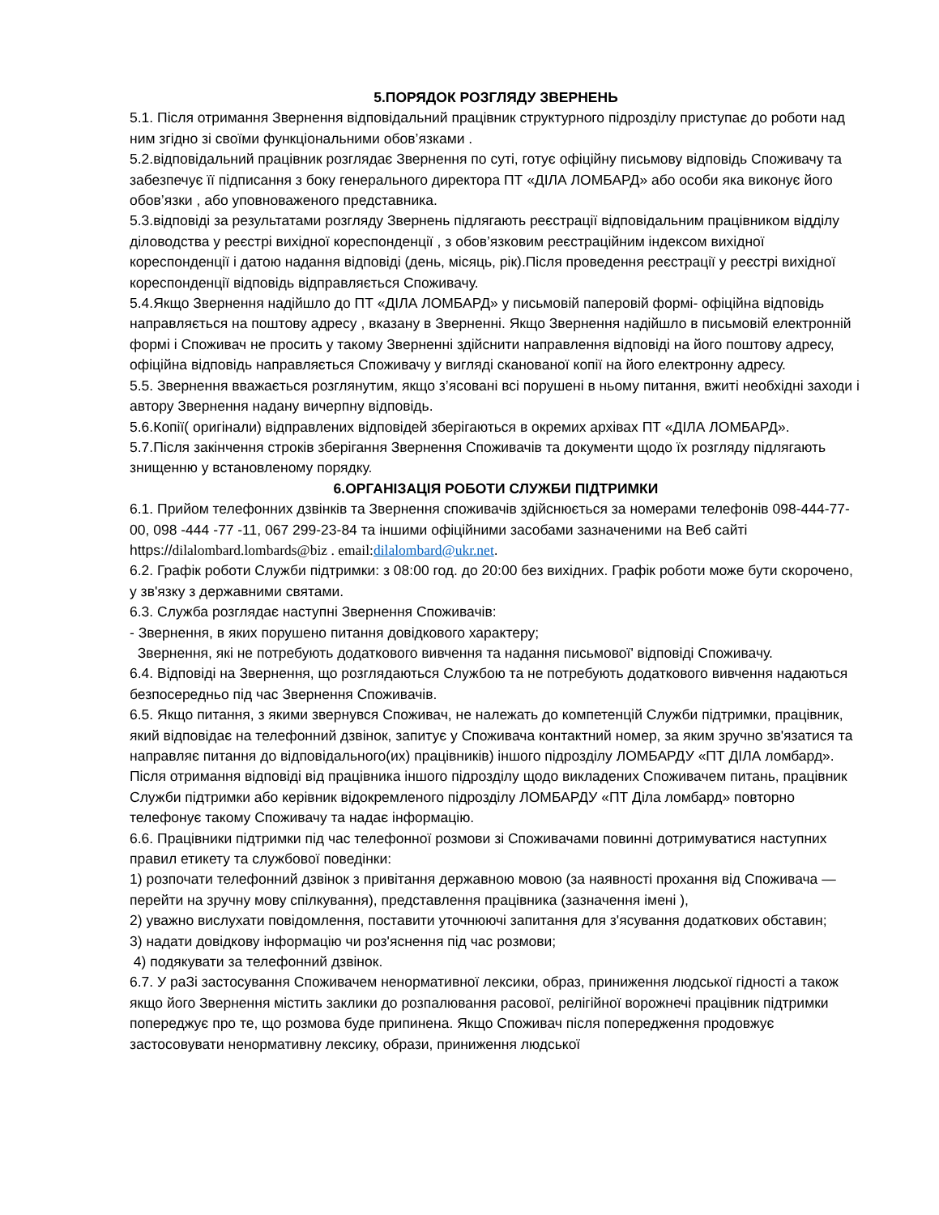5.ПОРЯДОК РОЗГЛЯДУ ЗВЕРНЕНЬ
5.1. Після отримання Звернення відповідальний працівник структурного підрозділу приступає до роботи над ним згідно зі своїми функціональними обов’язками .
5.2.відповідальний працівник розглядає Звернення по суті, готує офіційну письмову відповідь Споживачу та забезпечує її підписання з боку генерального директора ПТ «ДІЛА ЛОМБАРД» або особи яка виконує його обов’язки , або уповноваженого представника.
5.3.відповіді за результатами розгляду Звернень підлягають реєстрації відповідальним працівником відділу діловодства у реєстрі вихідної кореспонденції , з обов’язковим реєстраційним індексом вихідної кореспонденції і датою надання відповіді (день, місяць, рік).Після проведення реєстрації у реєстрі вихідної кореспонденції відповідь відправляється Споживачу.
5.4.Якщо Звернення надійшло до ПТ «ДІЛА ЛОМБАРД» у письмовій паперовій формі- офіційна відповідь направляється на поштову адресу , вказану в Зверненні. Якщо Звернення надійшло в письмовій електронній формі і Споживач не просить у такому Зверненні здійснити направлення відповіді на його поштову адресу, офіційна відповідь направляється Споживачу у вигляді сканованої копії на його електронну адресу.
5.5. Звернення вважається розглянутим, якщо з’ясовані всі порушені в ньому питання, вжиті необхідні заходи і автору Звернення надану вичерпну відповідь.
5.6.Копії( оригінали) відправлених відповідей зберігаються в окремих архівах ПТ «ДІЛА ЛОМБАРД».
5.7.Після закінчення строків зберігання Звернення Споживачів та документи щодо їх розгляду підлягають знищенню у встановленому порядку.
6.ОРГАНІЗАЦІЯ РОБОТИ СЛУЖБИ ПІДТРИМКИ
6.1. Прийом телефонних дзвінків та Звернення споживачів здійснюється за номерами телефонів 098-444-77-00, 098 -444 -77 -11, 067 299-23-84 та іншими офіційними засобами зазначеними на Веб сайті https://dilalombard.lombards@biz . email: dilalombard@ukr.net.
6.2. Графік роботи Служби підтримки: з 08:00 год. до 20:00 без вихідних. Графік роботи може бути скорочено, у зв'язку з державними святами.
6.3. Служба розглядає наступні Звернення Споживачів:
- Звернення, в яких порушено питання довідкового характеру;
Звернення, які не потребують додаткового вивчення та надання письмової' відповіді Споживачу.
6.4. Відповіді на Звернення, що розглядаються Службою та не потребують додаткового вивчення надаються безпосередньо під час Звернення Споживачів.
6.5. Якщо питання, з якими звернувся Споживач, не належать до компетенцій Служби підтримки, працівник, який відповідає на телефонний дзвінок, запитує у Споживача контактний номер, за яким зручно зв'язатися та направляє питання до відповідального(их) працівників) іншого підрозділу ЛОМБАРДУ «ПТ ДІЛА ломбард». Після отримання відповіді від працівника іншого підрозділу щодо викладених Споживачем питань, працівник Служби підтримки або керівник відокремленого підрозділу ЛОМБАРДУ «ПТ Діла ломбард» повторно телефонує такому Споживачу та надає інформацію.
6.6. Працівники підтримки під час телефонної розмови зі Споживачами повинні дотримуватися наступних правил етикету та службової поведінки:
1) розпочати телефонний дзвінок з привітання державною мовою (за наявності прохання від Споживача — перейти на зручну мову спілкування), представлення працівника (зазначення імені ),
2) уважно вислухати повідомлення, поставити уточнюючі запитання для з'ясування додаткових обставин;
3) надати довідкову інформацію чи роз'яснення під час розмови;
4) подякувати за телефонний дзвінок.
6.7. У раЗі застосування Споживачем ненормативної лексики, образ, приниження людської гідності а також якщо його Звернення містить заклики до розпалювання расової, релігійної ворожнечі працівник підтримки попереджує про те, що розмова буде припинена. Якщо Споживач після попередження продовжує застосовувати ненормативну лексику, образи, приниження людської